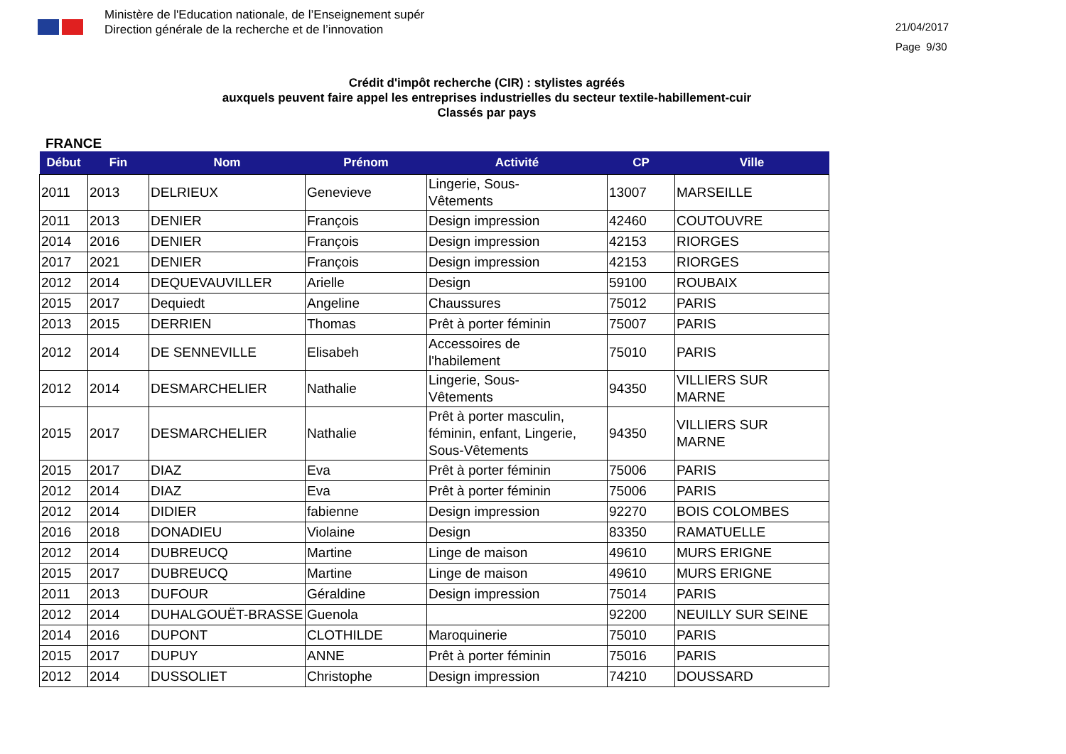Ministère de l'Education nationale, de l’Enseignement supér
Direction générale de la recherche et de l’innovation
21/04/2017
Page 9/30
Crédit d'impôt recherche (CIR) : stylistes agréés
auxquels peuvent faire appel les entreprises industrielles du secteur textile-habillement-cuir
Classés par pays
FRANCE
| Début | Fin | Nom | Prénom | Activité | CP | Ville |
| --- | --- | --- | --- | --- | --- | --- |
| 2011 | 2013 | DELRIEUX | Genevieve | Lingerie, Sous- Vêtements | 13007 | MARSEILLE |
| 2011 | 2013 | DENIER | François | Design impression | 42460 | COUTOUVRE |
| 2014 | 2016 | DENIER | François | Design impression | 42153 | RIORGES |
| 2017 | 2021 | DENIER | François | Design impression | 42153 | RIORGES |
| 2012 | 2014 | DEQUEVAUVILLER | Arielle | Design | 59100 | ROUBAIX |
| 2015 | 2017 | Dequiedt | Angeline | Chaussures | 75012 | PARIS |
| 2013 | 2015 | DERRIEN | Thomas | Prêt à porter féminin | 75007 | PARIS |
| 2012 | 2014 | DE SENNEVILLE | Elisabeh | Accessoires de l'habilement | 75010 | PARIS |
| 2012 | 2014 | DESMARCHELIER | Nathalie | Lingerie, Sous- Vêtements | 94350 | VILLIERS SUR MARNE |
| 2015 | 2017 | DESMARCHELIER | Nathalie | Prêt à porter masculin, féminin, enfant, Lingerie, Sous-Vêtements | 94350 | VILLIERS SUR MARNE |
| 2015 | 2017 | DIAZ | Eva | Prêt à porter féminin | 75006 | PARIS |
| 2012 | 2014 | DIAZ | Eva | Prêt à porter féminin | 75006 | PARIS |
| 2012 | 2014 | DIDIER | fabienne | Design impression | 92270 | BOIS COLOMBES |
| 2016 | 2018 | DONADIEU | Violaine | Design | 83350 | RAMATUELLE |
| 2012 | 2014 | DUBREUCQ | Martine | Linge de maison | 49610 | MURS ERIGNE |
| 2015 | 2017 | DUBREUCQ | Martine | Linge de maison | 49610 | MURS ERIGNE |
| 2011 | 2013 | DUFOUR | Géraldine | Design impression | 75014 | PARIS |
| 2012 | 2014 | DUHALGOUËT-BRASSE | Guenola | | 92200 | NEUILLY SUR SEINE |
| 2014 | 2016 | DUPONT | CLOTHILDE | Maroquinerie | 75010 | PARIS |
| 2015 | 2017 | DUPUY | ANNE | Prêt à porter féminin | 75016 | PARIS |
| 2012 | 2014 | DUSSOLIET | Christophe | Design impression | 74210 | DOUSSARD |